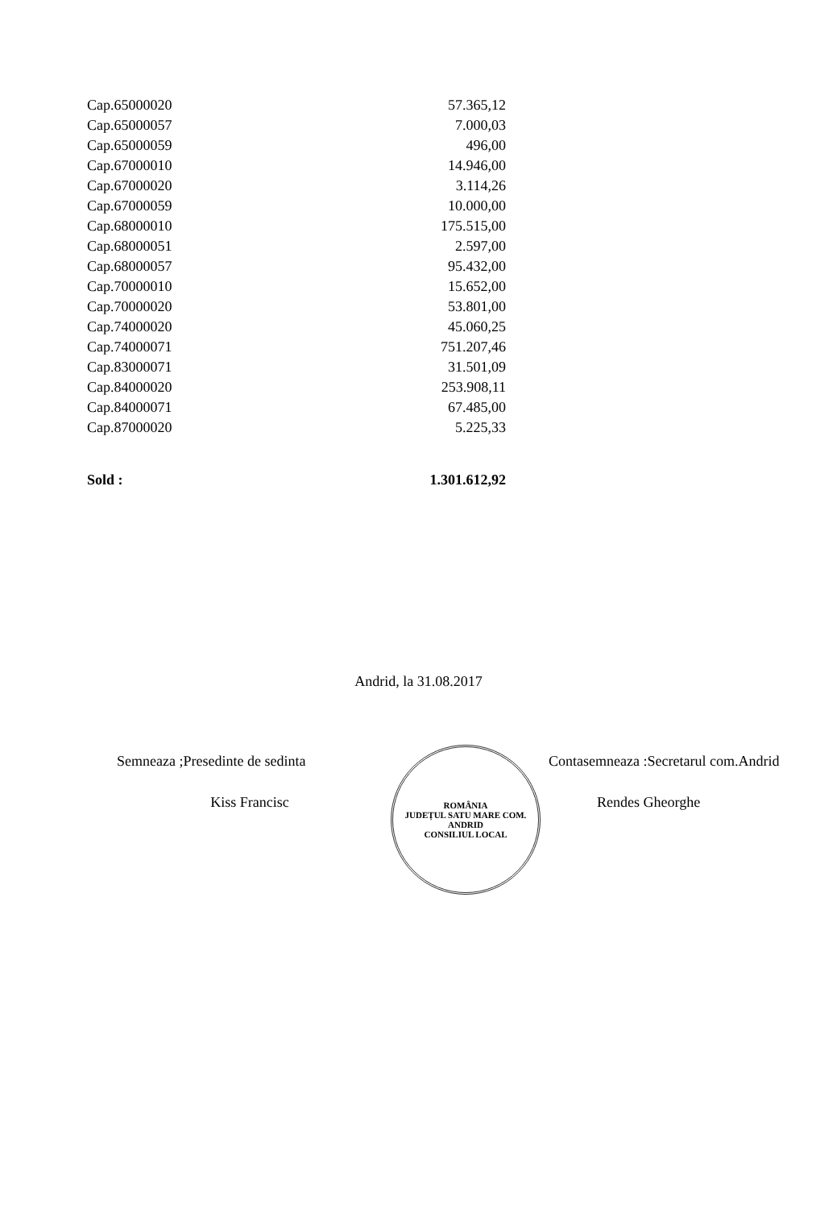| Cap.65000020 | 57.365,12 |
| Cap.65000057 | 7.000,03 |
| Cap.65000059 | 496,00 |
| Cap.67000010 | 14.946,00 |
| Cap.67000020 | 3.114,26 |
| Cap.67000059 | 10.000,00 |
| Cap.68000010 | 175.515,00 |
| Cap.68000051 | 2.597,00 |
| Cap.68000057 | 95.432,00 |
| Cap.70000010 | 15.652,00 |
| Cap.70000020 | 53.801,00 |
| Cap.74000020 | 45.060,25 |
| Cap.74000071 | 751.207,46 |
| Cap.83000071 | 31.501,09 |
| Cap.84000020 | 253.908,11 |
| Cap.84000071 | 67.485,00 |
| Cap.87000020 | 5.225,33 |
| Sold : | 1.301.612,92 |
Andrid, la 31.08.2017
Semneaza ;Presedinte de sedinta
Kiss Francisc
ROMÂNIA
JUDEȚUL SATU MARE COM. ANDRID
CONSILIUL LOCAL
Contasemneaza :Secretarul com.Andrid
Rendes Gheorghe